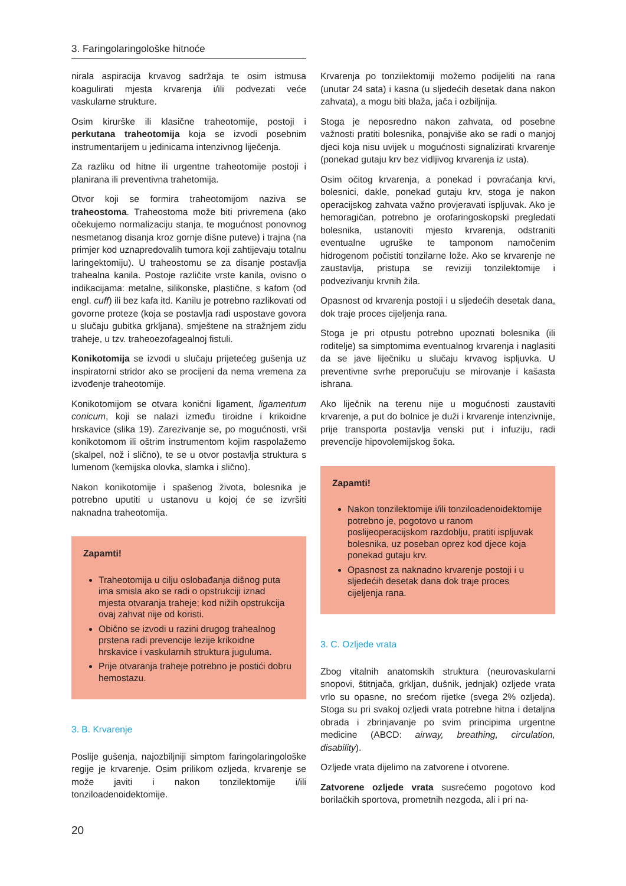3. Faringolaringološke hitnoće
nirala aspiracija krvavog sadržaja te osim istmusa koagulirati mjesta krvarenja i/ili podvezati veće vaskularne strukture.
Osim kirurške ili klasične traheotomije, postoji i perkutana traheotomija koja se izvodi posebnim instrumentarijem u jedinicama intenzivnog liječenja.
Za razliku od hitne ili urgentne traheotomije postoji i planirana ili preventivna trahetomija.
Otvor koji se formira traheotomijom naziva se traheostoma. Traheostoma može biti privremena (ako očekujemo normalizaciju stanja, te mogućnost ponovnog nesmetanog disanja kroz gornje dišne puteve) i trajna (na primjer kod uznapredovalih tumora koji zahtijevaju totalnu laringektomiju). U traheostomu se za disanje postavlja trahealna kanila. Postoje različite vrste kanila, ovisno o indikacijama: metalne, silikonske, plastične, s kafom (od engl. cuff) ili bez kafa itd. Kanilu je potrebno razlikovati od govorne proteze (koja se postavlja radi uspostave govora u slučaju gubitka grkljana), smještene na stražnjem zidu traheje, u tzv. traheoezofagealnoj fistuli.
Konikotomija se izvodi u slučaju prijetećeg gušenja uz inspiratorni stridor ako se procijeni da nema vremena za izvođenje traheotomije.
Konikotomijom se otvara konični ligament, ligamentum conicum, koji se nalazi između tiroidne i krikoidne hrskavice (slika 19). Zarezivanje se, po mogućnosti, vrši konikotomom ili oštrim instrumentom kojim raspolažemo (skalpel, nož i slično), te se u otvor postavlja struktura s lumenom (kemijska olovka, slamka i slično).
Nakon konikotomije i spašenog života, bolesnika je potrebno uputiti u ustanovu u kojoj će se izvršiti naknadna traheotomija.
Zapamti!
Traheotomija u cilju oslobađanja dišnog puta ima smisla ako se radi o opstrukciji iznad mjesta otvaranja traheje; kod nižih opstrukcija ovaj zahvat nije od koristi.
Obično se izvodi u razini drugog trahealnog prstena radi prevencije lezije krikoidne hrskavice i vaskularnih struktura juguluma.
Prije otvaranja traheje potrebno je postići dobru hemostazu.
3. B. Krvarenje
Poslije gušenja, najozbiljniji simptom faringolaringološke regije je krvarenje. Osim prilikom ozljeda, krvarenje se može javiti i nakon tonzilektomije i/ili tonziloadenoidektomije.
Krvarenja po tonzilektomiji možemo podijeliti na rana (unutar 24 sata) i kasna (u sljedećih desetak dana nakon zahvata), a mogu biti blaža, jača i ozbiljnija.
Stoga je neposredno nakon zahvata, od posebne važnosti pratiti bolesnika, ponajviše ako se radi o manjoj djeci koja nisu uvijek u mogućnosti signalizirati krvarenje (ponekad gutaju krv bez vidljivog krvarenja iz usta).
Osim očitog krvarenja, a ponekad i povraćanja krvi, bolesnici, dakle, ponekad gutaju krv, stoga je nakon operacijskog zahvata važno provjeravati ispljuvak. Ako je hemoragičan, potrebno je orofaringoskopski pregledati bolesnika, ustanoviti mjesto krvarenja, odstraniti eventualne ugruške te tamponom namočenim hidrogenom počistiti tonzilarne lože. Ako se krvarenje ne zaustavlja, pristupa se reviziji tonzilektomije i podvezivanju krvnih žila.
Opasnost od krvarenja postoji i u sljedećih desetak dana, dok traje proces cijeljenja rana.
Stoga je pri otpustu potrebno upoznati bolesnika (ili roditelje) sa simptomima eventualnog krvarenja i naglasiti da se jave liječniku u slučaju krvavog ispljuvka. U preventivne svrhe preporučuju se mirovanje i kašasta ishrana.
Ako liječnik na terenu nije u mogućnosti zaustaviti krvarenje, a put do bolnice je duži i krvarenje intenzivnije, prije transporta postavlja venski put i infuziju, radi prevencije hipovolemijskog šoka.
Zapamti!
Nakon tonzilektomije i/ili tonziloadenoidektomije potrebno je, pogotovo u ranom poslijeoperacijskom razdoblju, pratiti ispljuvak bolesnika, uz poseban oprez kod djece koja ponekad gutaju krv.
Opasnost za naknadno krvarenje postoji i u sljedećih desetak dana dok traje proces cijeljenja rana.
3. C. Ozljede vrata
Zbog vitalnih anatomskih struktura (neurovaskularni snopovi, štitnjača, grkljan, dušnik, jednjak) ozljede vrata vrlo su opasne, no srećom rijetke (svega 2% ozljeda). Stoga su pri svakoj ozljedi vrata potrebne hitna i detaljna obrada i zbrinjavanje po svim principima urgentne medicine (ABCD: airway, breathing, circulation, disability).
Ozljede vrata dijelimo na zatvorene i otvorene.
Zatvorene ozljede vrata susrećemo pogotovo kod borilačkih sportova, prometnih nezgoda, ali i pri na-
20